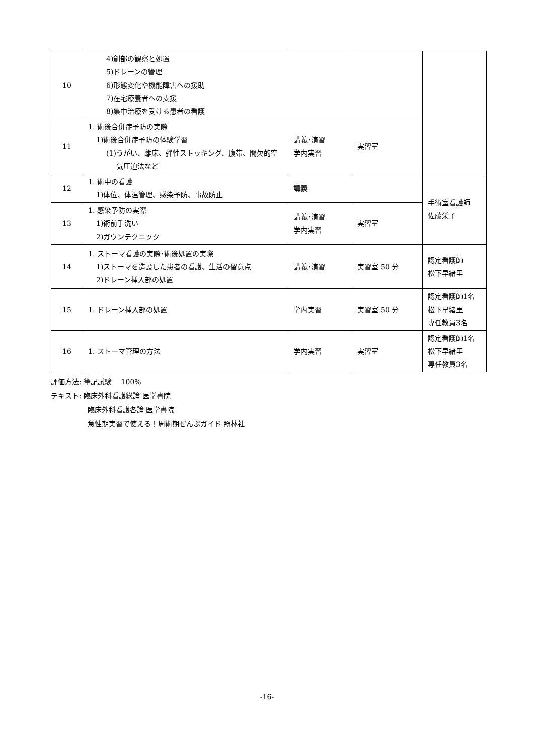| 10 | 4)創部の観察と処置 5)ドレーンの管理 6)形態変化や機能障害への援助 7)在宅療養者への支援 8)集中治療を受ける患者の看護 | | | |
| 11 | 1. 術後合併症予防の実際 1)術後合併症予防の体験学習 (1)うがい、離床、弾性ストッキング、腹帯、間欠的空 気圧迫法など | 講義･演習 学内実習 | 実習室 | |
| 12 | 1. 術中の看護 1)体位、体温管理、感染予防、事故防止 | 講義 | | 手術室看護師 佐藤栄子 |
| 13 | 1. 感染予防の実際 1)術前手洗い 2)ガウンテクニック | 講義･演習 学内実習 | 実習室 | |
| 14 | 1. ストーマ看護の実際･術後処置の実際 1)ストーマを造設した患者の看護、生活の留意点 2)ドレーン挿入部の処置 | 講義･演習 | 実習室 50 分 | 認定看護師 松下早緒里 |
| 15 | 1. ドレーン挿入部の処置 | 学内実習 | 実習室 50 分 | 認定看護師1名 松下早緒里 専任教員3名 |
| 16 | 1. ストーマ管理の方法 | 学内実習 | 実習室 | 認定看護師1名 松下早緒里 専任教員3名 |
評価方法: 筆記試験　 100%
テキスト: 臨床外科看護総論 医学書院
臨床外科看護各論 医学書院
急性期実習で使える！周術期ぜんぶガイド 照林社
-16-